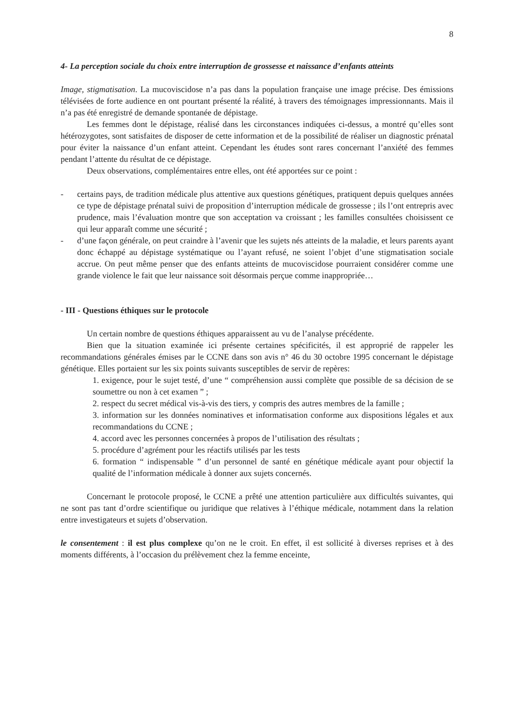8
4- La perception sociale du choix entre interruption de grossesse et naissance d’enfants atteints
Image, stigmatisation. La mucoviscidose n’a pas dans la population française une image précise. Des émissions télévisées de forte audience en ont pourtant présenté la réalité, à travers des témoignages impressionnants. Mais il n’a pas été enregistré de demande spontanée de dépistage.
Les femmes dont le dépistage, réalisé dans les circonstances indiquées ci-dessus, a montré qu’elles sont hétérozygotes, sont satisfaites de disposer de cette information et de la possibilité de réaliser un diagnostic prénatal pour éviter la naissance d’un enfant atteint. Cependant les études sont rares concernant l’anxiété des femmes pendant l’attente du résultat de ce dépistage.
Deux observations, complémentaires entre elles, ont été apportées sur ce point :
- certains pays, de tradition médicale plus attentive aux questions génétiques, pratiquent depuis quelques années ce type de dépistage prénatal suivi de proposition d’interruption médicale de grossesse ; ils l’ont entrepris avec prudence, mais l’évaluation montre que son acceptation va croissant ; les familles consultées choisissent ce qui leur apparaît comme une sécurité ;
- d’une façon générale, on peut craindre à l’avenir que les sujets nés atteints de la maladie, et leurs parents ayant donc échappé au dépistage systématique ou l’ayant refusé, ne soient l’objet d’une stigmatisation sociale accrue. On peut même penser que des enfants atteints de mucoviscidose pourraient considérer comme une grande violence le fait que leur naissance soit désormais perçue comme inappropriée…
- III - Questions éthiques sur le protocole
Un certain nombre de questions éthiques apparaissent au vu de l’analyse précédente.
Bien que la situation examinée ici présente certaines spécificités, il est approprié de rappeler les recommandations générales émises par le CCNE dans son avis n° 46 du 30 octobre 1995 concernant le dépistage génétique. Elles portaient sur les six points suivants susceptibles de servir de repères:
1. exigence, pour le sujet testé, d’une “ compréhension aussi complète que possible de sa décision de se soumettre ou non à cet examen ” ;
2. respect du secret médical vis-à-vis des tiers, y compris des autres membres de la famille ;
3. information sur les données nominatives et informatisation conforme aux dispositions légales et aux recommandations du CCNE ;
4. accord avec les personnes concernées à propos de l’utilisation des résultats ;
5. procédure d’agrément pour les réactifs utilisés par les tests
6. formation “ indispensable ” d’un personnel de santé en génétique médicale ayant pour objectif la qualité de l’information médicale à donner aux sujets concernés.
Concernant le protocole proposé, le CCNE a prêté une attention particulière aux difficultés suivantes, qui ne sont pas tant d’ordre scientifique ou juridique que relatives à l’éthique médicale, notamment dans la relation entre investigateurs et sujets d’observation.
le consentement : il est plus complexe qu’on ne le croit. En effet, il est sollicité à diverses reprises et à des moments différents, à l’occasion du prélèvement chez la femme enceinte,